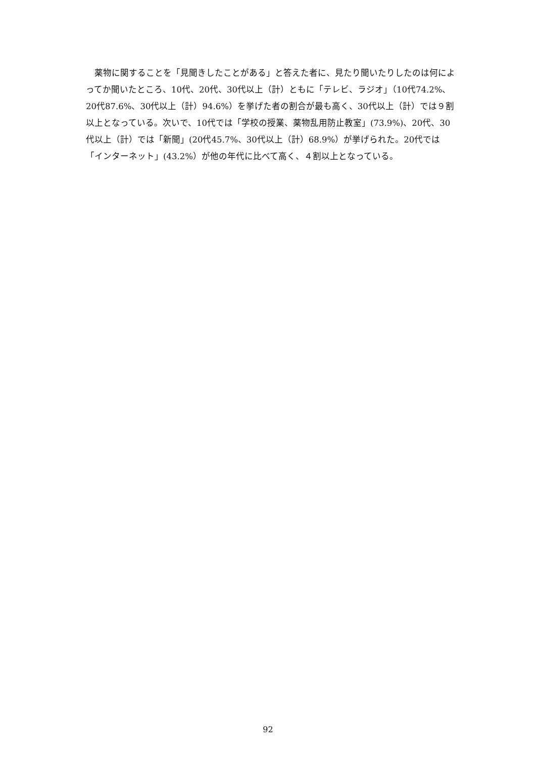薬物に関することを「見聞きしたことがある」と答えた者に、見たり聞いたりしたのは何によってか聞いたところ、10代、20代、30代以上（計）ともに「テレビ、ラジオ」（10代74.2%、20代87.6%、30代以上（計）94.6%）を挙げた者の割合が最も高く、30代以上（計）では９割以上となっている。次いで、10代では「学校の授業、薬物乱用防止教室」(73.9%)、20代、30代以上（計）では「新聞」(20代45.7%、30代以上（計）68.9%）が挙げられた。20代では「インターネット」(43.2%）が他の年代に比べて高く、４割以上となっている。
92